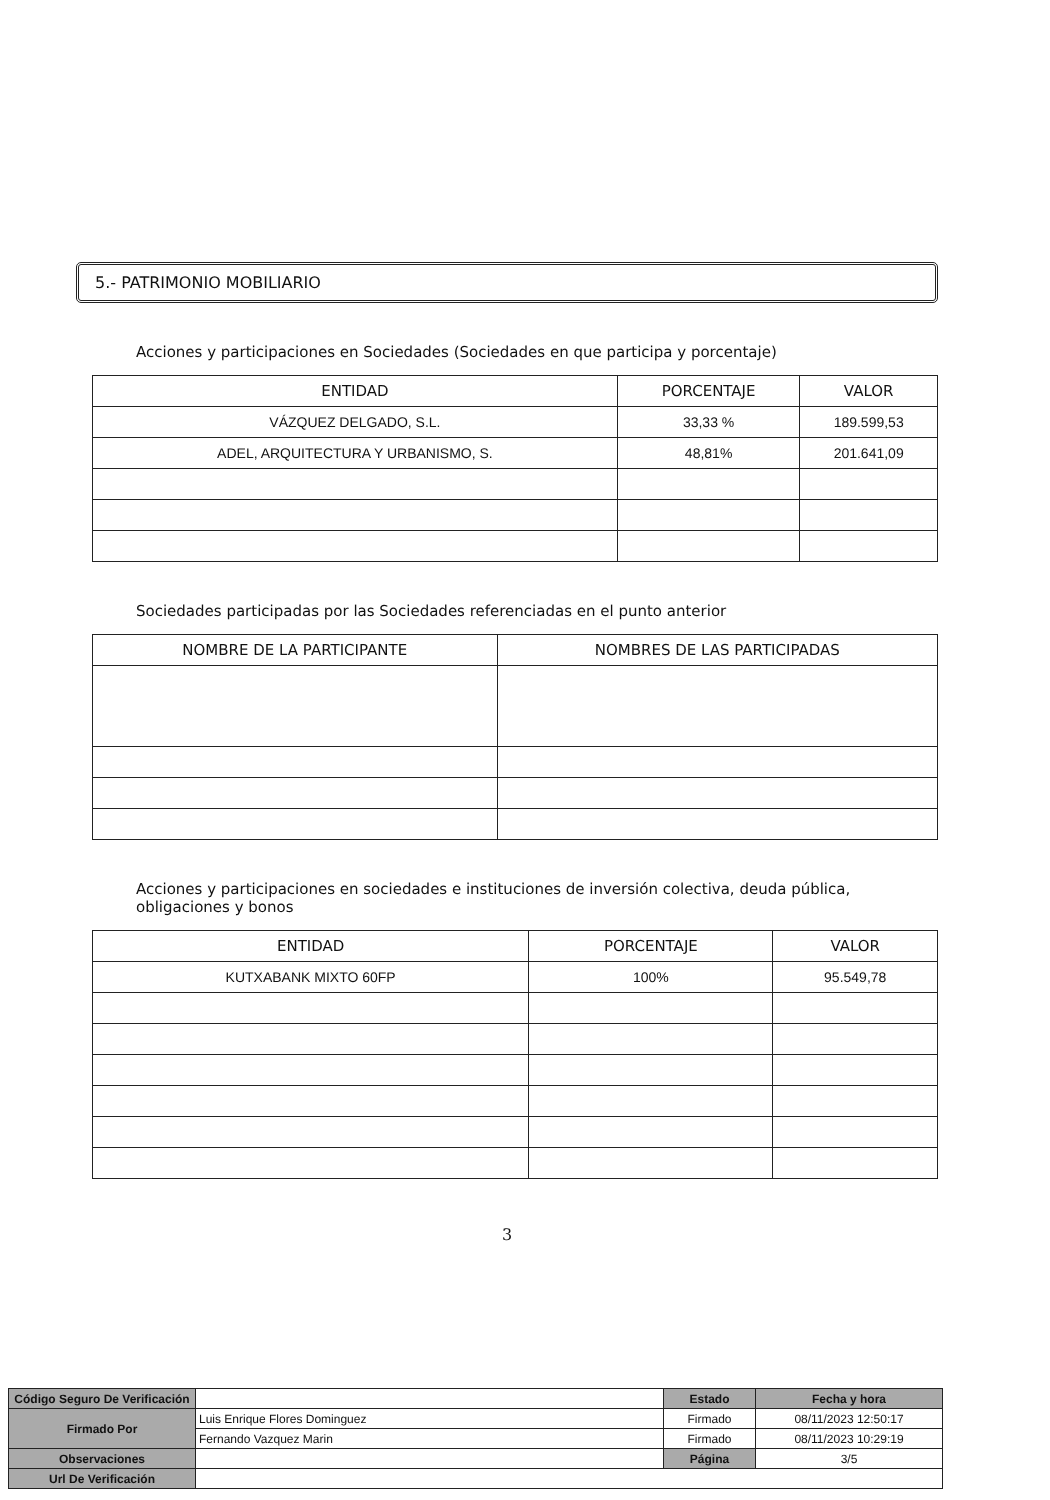5.- PATRIMONIO MOBILIARIO
Acciones y participaciones en Sociedades (Sociedades en que participa y porcentaje)
| ENTIDAD | PORCENTAJE | VALOR |
| --- | --- | --- |
| VÁZQUEZ DELGADO, S.L. | 33,33 % | 189.599,53 |
| ADEL, ARQUITECTURA Y URBANISMO, S. | 48,81% | 201.641,09 |
Sociedades participadas por las Sociedades referenciadas en el punto anterior
| NOMBRE DE LA PARTICIPANTE | NOMBRES DE LAS PARTICIPADAS |
| --- | --- |
Acciones y participaciones en sociedades e instituciones de inversión colectiva, deuda pública, obligaciones y bonos
| ENTIDAD | PORCENTAJE | VALOR |
| --- | --- | --- |
| KUTXABANK MIXTO 60FP | 100% | 95.549,78 |
3
| Código Seguro De Verificación | | Estado | Fecha y hora |
| Firmado Por | Luis Enrique Flores Dominguez | Firmado | 08/11/2023 12:50:17 |
| | Fernando Vazquez Marin | Firmado | 08/11/2023 10:29:19 |
| Observaciones | | Página | 3/5 |
| Url De Verificación | | | |